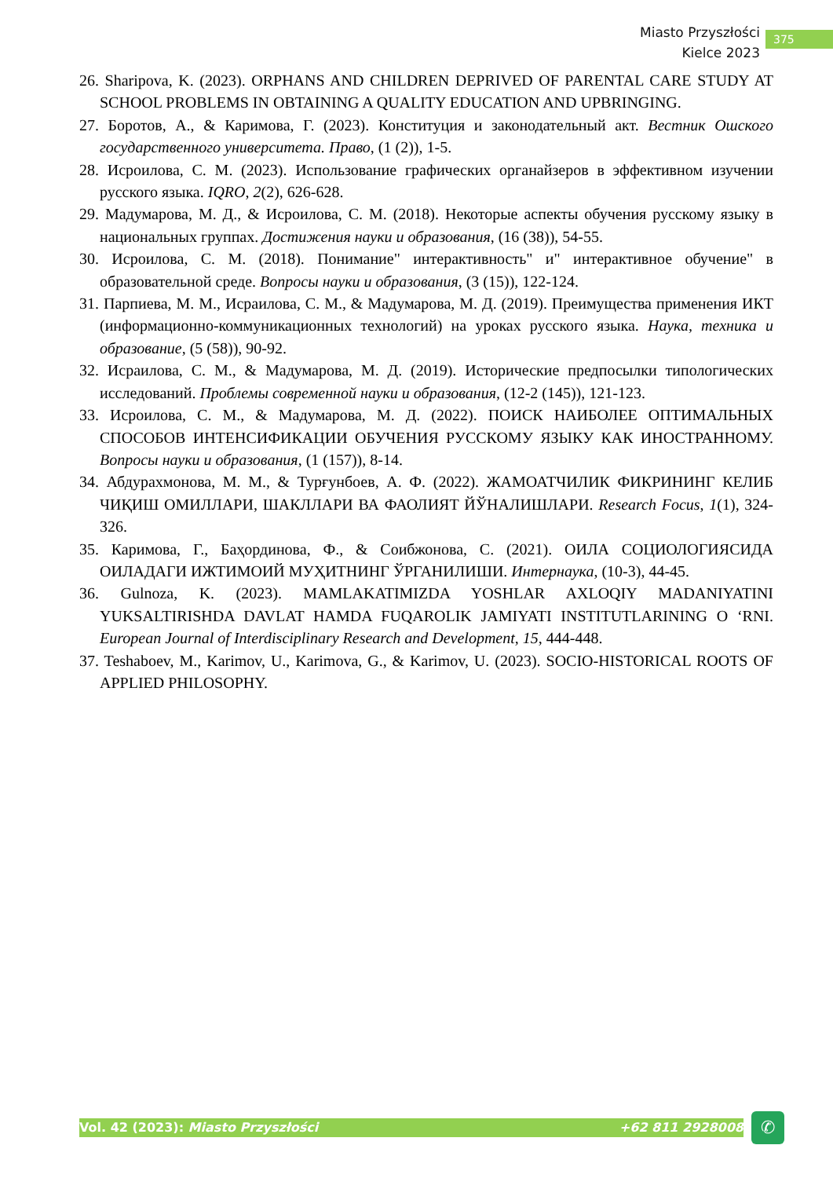Miasto Przyszłości
Kielce 2023
375
26. Sharipova, K. (2023). ORPHANS AND CHILDREN DEPRIVED OF PARENTAL CARE STUDY AT SCHOOL PROBLEMS IN OBTAINING A QUALITY EDUCATION AND UPBRINGING.
27. Боротов, А., & Каримова, Г. (2023). Конституция и законодательный акт. Вестник Ошского государственного университета. Право, (1 (2)), 1-5.
28. Исроилова, С. М. (2023). Использование графических органайзеров в эффективном изучении русского языка. IQRO, 2(2), 626-628.
29. Мадумарова, М. Д., & Исроилова, С. М. (2018). Некоторые аспекты обучения русскому языку в национальных группах. Достижения науки и образования, (16 (38)), 54-55.
30. Исроилова, С. М. (2018). Понимание" интерактивность" и" интерактивное обучение" в образовательной среде. Вопросы науки и образования, (3 (15)), 122-124.
31. Парпиева, М. М., Исраилова, С. М., & Мадумарова, М. Д. (2019). Преимущества применения ИКТ (информационно-коммуникационных технологий) на уроках русского языка. Наука, техника и образование, (5 (58)), 90-92.
32. Исраилова, С. М., & Мадумарова, М. Д. (2019). Исторические предпосылки типологических исследований. Проблемы современной науки и образования, (12-2 (145)), 121-123.
33. Исроилова, С. М., & Мадумарова, М. Д. (2022). ПОИСК НАИБОЛЕЕ ОПТИМАЛЬНЫХ СПОСОБОВ ИНТЕНСИФИКАЦИИ ОБУЧЕНИЯ РУССКОМУ ЯЗЫКУ КАК ИНОСТРАННОМУ. Вопросы науки и образования, (1 (157)), 8-14.
34. Абдурахмонова, М. М., & Турғунбоев, А. Ф. (2022). ЖАМОАТЧИЛИК ФИКРИНИНГ КЕЛИБ ЧИҚИШ ОМИЛЛАРИ, ШАКЛЛАРИ ВА ФАОЛИЯТ ЙЎНАЛИШЛАРИ. Research Focus, 1(1), 324-326.
35. Каримова, Г., Баҳординова, Ф., & Соибжонова, С. (2021). ОИЛА СОЦИОЛОГИЯСИДА ОИЛАДАГИ ИЖТИМОИЙ МУҲИТНИНГ ЎРГАНИЛИШИ. Интернаука, (10-3), 44-45.
36. Gulnoza, K. (2023). MAMLAKATIMIZDA YOSHLAR AXLOQIY MADANIYATINI YUKSALTIRISHDA DAVLAT HAMDA FUQAROLIK JAMIYATI INSTITUTLARINING O ‘RNI. European Journal of Interdisciplinary Research and Development, 15, 444-448.
37. Teshaboev, M., Karimov, U., Karimova, G., & Karimov, U. (2023). SOCIO-HISTORICAL ROOTS OF APPLIED PHILOSOPHY.
Vol. 42 (2023): Miasto Przyszłości +62 811 2928008 ✆